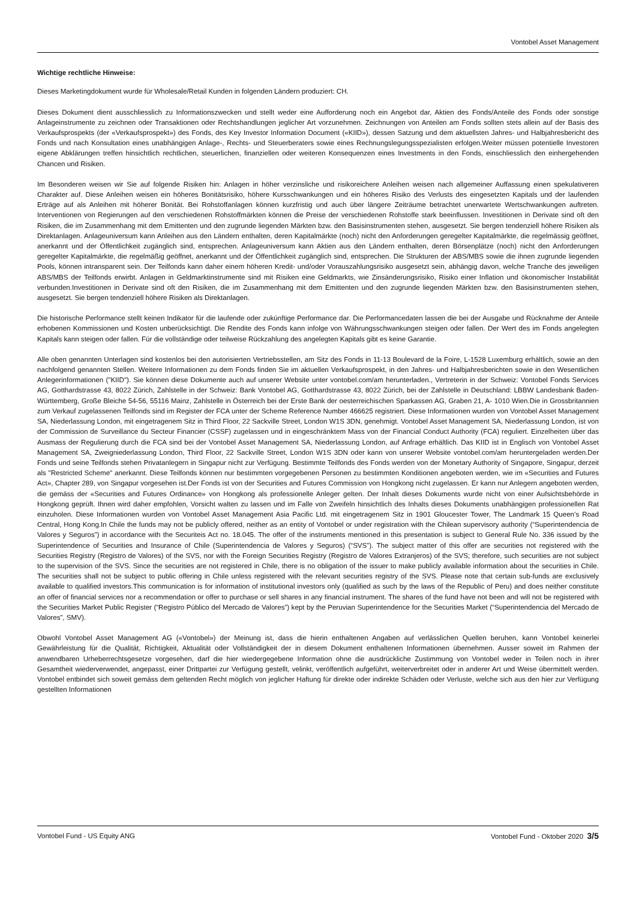Vontobel Asset Management
Wichtige rechtliche Hinweise:
Dieses Marketingdokument wurde für Wholesale/Retail Kunden in folgenden Ländern produziert: CH.
Dieses Dokument dient ausschliesslich zu Informationszwecken und stellt weder eine Aufforderung noch ein Angebot dar, Aktien des Fonds/Anteile des Fonds oder sonstige Anlageinstrumente zu zeichnen oder Transaktionen oder Rechtshandlungen jeglicher Art vorzunehmen. Zeichnungen von Anteilen am Fonds sollten stets allein auf der Basis des Verkaufsprospekts (der «Verkaufsprospekt») des Fonds, des Key Investor Information Document («KIID»), dessen Satzung und dem aktuellsten Jahres- und Halbjahresbericht des Fonds und nach Konsultation eines unabhängigen Anlage-, Rechts- und Steuerberaters sowie eines Rechnungslegungsspezialisten erfolgen.Weiter müssen potentielle Investoren eigene Abklärungen treffen hinsichtlich rechtlichen, steuerlichen, finanziellen oder weiteren Konsequenzen eines Investments in den Fonds, einschliesslich den einhergehenden Chancen und Risiken.
Im Besonderen weisen wir Sie auf folgende Risiken hin: Anlagen in höher verzinsliche und risikoreichere Anleihen weisen nach allgemeiner Auffassung einen spekulativeren Charakter auf. Diese Anleihen weisen ein höheres Bonitätsrisiko, höhere Kursschwankungen und ein höheres Risiko des Verlusts des eingesetzten Kapitals und der laufenden Erträge auf als Anleihen mit höherer Bonität. Bei Rohstoffanlagen können kurzfristig und auch über längere Zeiträume betrachtet unerwartete Wertschwankungen auftreten. Interventionen von Regierungen auf den verschiedenen Rohstoffmärkten können die Preise der verschiedenen Rohstoffe stark beeinflussen. Investitionen in Derivate sind oft den Risiken, die im Zusammenhang mit dem Emittenten und den zugrunde liegenden Märkten bzw. den Basisinstrumenten stehen, ausgesetzt. Sie bergen tendenziell höhere Risiken als Direktanlagen. Anlageuniversum kann Anleihen aus den Ländern enthalten, deren Kapitalmärkte (noch) nicht den Anforderungen geregelter Kapitalmärkte, die regelmässig geöffnet, anerkannt und der Öffentlichkeit zugänglich sind, entsprechen. Anlageuniversum kann Aktien aus den Ländern enthalten, deren Börsenplätze (noch) nicht den Anforderungen geregelter Kapitalmärkte, die regelmäßig geöffnet, anerkannt und der Öffentlichkeit zugänglich sind, entsprechen. Die Strukturen der ABS/MBS sowie die ihnen zugrunde liegenden Pools, können intransparent sein. Der Teilfonds kann daher einem höheren Kredit- und/oder Vorauszahlungsrisiko ausgesetzt sein, abhängig davon, welche Tranche des jeweiligen ABS/MBS der Teilfonds erwirbt. Anlagen in Geldmarktinstrumente sind mit Risiken eine Geldmarkts, wie Zinsänderungsrisiko, Risiko einer Inflation und ökonomischer Instabilität verbunden.Investitionen in Derivate sind oft den Risiken, die im Zusammenhang mit dem Emittenten und den zugrunde liegenden Märkten bzw. den Basisinstrumenten stehen, ausgesetzt. Sie bergen tendenziell höhere Risiken als Direktanlagen.
Die historische Performance stellt keinen Indikator für die laufende oder zukünftige Performance dar. Die Performancedaten lassen die bei der Ausgabe und Rücknahme der Anteile erhobenen Kommissionen und Kosten unberücksichtigt. Die Rendite des Fonds kann infolge von Währungsschwankungen steigen oder fallen. Der Wert des im Fonds angelegten Kapitals kann steigen oder fallen. Für die vollständige oder teilweise Rückzahlung des angelegten Kapitals gibt es keine Garantie.
Alle oben genannten Unterlagen sind kostenlos bei den autorisierten Vertriebsstellen, am Sitz des Fonds in 11-13 Boulevard de la Foire, L-1528 Luxemburg erhältlich, sowie an den nachfolgend genannten Stellen. Weitere Informationen zu dem Fonds finden Sie im aktuellen Verkaufsprospekt, in den Jahres- und Halbjahresberichten sowie in den Wesentlichen Anlegerinformationen ("KIID"). Sie können diese Dokumente auch auf unserer Website unter vontobel.com/am herunterladen., Vertreterin in der Schweiz: Vontobel Fonds Services AG, Gotthardstrasse 43, 8022 Zürich, Zahlstelle in der Schweiz: Bank Vontobel AG, Gotthardstrasse 43, 8022 Zürich, bei der Zahlstelle in Deutschland: LBBW Landesbank Baden-Württemberg, Große Bleiche 54-56, 55116 Mainz, Zahlstelle in Österreich bei der Erste Bank der oesterreichischen Sparkassen AG, Graben 21, A- 1010 Wien.Die in Grossbritannien zum Verkauf zugelassenen Teilfonds sind im Register der FCA unter der Scheme Reference Number 466625 registriert. Diese Informationen wurden von Vontobel Asset Management SA, Niederlassung London, mit eingetragenem Sitz in Third Floor, 22 Sackville Street, London W1S 3DN, genehmigt. Vontobel Asset Management SA, Niederlassung London, ist von der Commission de Surveillance du Secteur Financier (CSSF) zugelassen und in eingeschränktem Mass von der Financial Conduct Authority (FCA) reguliert. Einzelheiten über das Ausmass der Regulierung durch die FCA sind bei der Vontobel Asset Management SA, Niederlassung London, auf Anfrage erhältlich. Das KIID ist in Englisch von Vontobel Asset Management SA, Zweigniederlassung London, Third Floor, 22 Sackville Street, London W1S 3DN oder kann von unserer Website vontobel.com/am heruntergeladen werden.Der Fonds und seine Teilfonds stehen Privatanlegern in Singapur nicht zur Verfügung. Bestimmte Teilfonds des Fonds werden von der Monetary Authority of Singapore, Singapur, derzeit als "Restricted Scheme" anerkannt. Diese Teilfonds können nur bestimmten vorgegebenen Personen zu bestimmten Konditionen angeboten werden, wie im «Securities and Futures Act», Chapter 289, von Singapur vorgesehen ist.Der Fonds ist von der Securities and Futures Commission von Hongkong nicht zugelassen. Er kann nur Anlegern angeboten werden, die gemäss der «Securities and Futures Ordinance» von Hongkong als professionelle Anleger gelten. Der Inhalt dieses Dokuments wurde nicht von einer Aufsichtsbehörde in Hongkong geprüft. Ihnen wird daher empfohlen, Vorsicht walten zu lassen und im Falle von Zweifeln hinsichtlich des Inhalts dieses Dokuments unabhängigen professionellen Rat einzuholen. Diese Informationen wurden von Vontobel Asset Management Asia Pacific Ltd. mit eingetragenem Sitz in 1901 Gloucester Tower, The Landmark 15 Queen’s Road Central, Hong Kong.In Chile the funds may not be publicly offered, neither as an entity of Vontobel or under registration with the Chilean supervisory authority (“Superintendencia de Valores y Seguros”) in accordance with the Securiteis Act no. 18.045. The offer of the instruments mentioned in this presentation is subject to General Rule No. 336 issued by the Superintendence of Securities and Insurance of Chile (Superintendencia de Valores y Seguros) (“SVS”). The subject matter of this offer are securities not registered with the Securities Registry (Registro de Valores) of the SVS, nor with the Foreign Securities Registry (Registro de Valores Extranjeros) of the SVS; therefore, such securities are not subject to the supervision of the SVS. Since the securities are not registered in Chile, there is no obligation of the issuer to make publicly available information about the securities in Chile. The securities shall not be subject to public offering in Chile unless registered with the relevant securities registry of the SVS. Please note that certain sub-funds are exclusively available to qualified investors.This communication is for information of institutional investors only (qualified as such by the laws of the Republic of Peru) and does neither constitute an offer of financial services nor a recommendation or offer to purchase or sell shares in any financial instrument. The shares of the fund have not been and will not be registered with the Securities Market Public Register (“Registro Público del Mercado de Valores”) kept by the Peruvian Superintendence for the Securities Market (“Superintendencia del Mercado de Valores”, SMV).
Obwohl Vontobel Asset Management AG («Vontobel») der Meinung ist, dass die hierin enthaltenen Angaben auf verlässlichen Quellen beruhen, kann Vontobel keinerlei Gewährleistung für die Qualität, Richtigkeit, Aktualität oder Vollständigkeit der in diesem Dokument enthaltenen Informationen übernehmen. Ausser soweit im Rahmen der anwendbaren Urheberrechtsgesetze vorgesehen, darf die hier wiedergegebene Information ohne die ausdrückliche Zustimmung von Vontobel weder in Teilen noch in ihrer Gesamtheit wiederverwendet, angepasst, einer Drittpartei zur Verfügung gestellt, velinkt, veröffentlich aufgeführt, weiterverbreitet oder in anderer Art und Weise übermittelt werden. Vontobel entbindet sich soweit gemäss dem geltenden Recht möglich von jeglicher Haftung für direkte oder indirekte Schäden oder Verluste, welche sich aus den hier zur Verfügung gestellten Informationen
Vontobel Fund - US Equity ANG Vontobel Fund - Oktober 2020 3/5